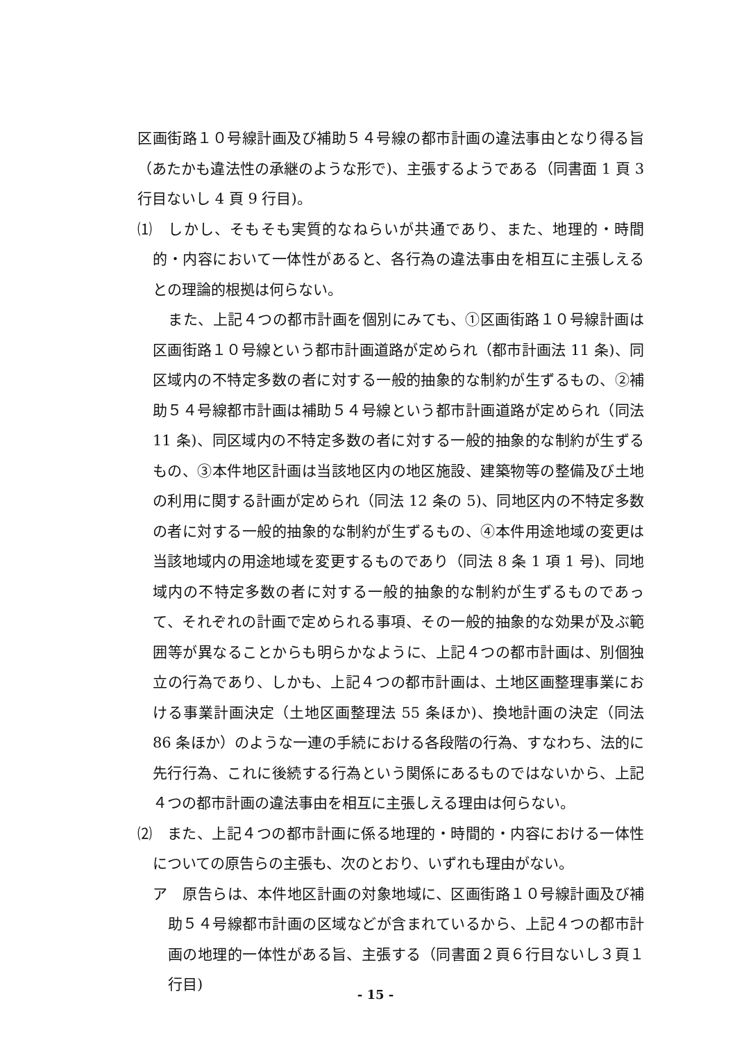区画街路１０号線計画及び補助５４号線の都市計画の違法事由となり得る旨（あたかも違法性の承継のような形で)、主張するようである（同書面 1 頁 3 行目ないし 4 頁 9 行目)。
⑴　しかし、そもそも実質的なねらいが共通であり、また、地理的・時間的・内容において一体性があると、各行為の違法事由を相互に主張しえるとの理論的根拠は何らない。
また、上記４つの都市計画を個別にみても、①区画街路１０号線計画は区画街路１０号線という都市計画道路が定められ（都市計画法 11 条)、同区域内の不特定多数の者に対する一般的抽象的な制約が生ずるもの、②補助５４号線都市計画は補助５４号線という都市計画道路が定められ（同法 11 条)、同区域内の不特定多数の者に対する一般的抽象的な制約が生ずるもの、③本件地区計画は当該地区内の地区施設、建築物等の整備及び土地の利用に関する計画が定められ（同法 12 条の 5)、同地区内の不特定多数の者に対する一般的抽象的な制約が生ずるもの、④本件用途地域の変更は当該地域内の用途地域を変更するものであり（同法 8 条 1 項 1 号)、同地域内の不特定多数の者に対する一般的抽象的な制約が生ずるものであって、それぞれの計画で定められる事項、その一般的抽象的な効果が及ぶ範囲等が異なることからも明らかなように、上記４つの都市計画は、別個独立の行為であり、しかも、上記４つの都市計画は、土地区画整理事業における事業計画決定（土地区画整理法 55 条ほか)、換地計画の決定（同法 86 条ほか）のような一連の手続における各段階の行為、すなわち、法的に先行行為、これに後続する行為という関係にあるものではないから、上記４つの都市計画の違法事由を相互に主張しえる理由は何らない。
⑵　また、上記４つの都市計画に係る地理的・時間的・内容における一体性についての原告らの主張も、次のとおり、いずれも理由がない。
ア　原告らは、本件地区計画の対象地域に、区画街路１０号線計画及び補助５４号線都市計画の区域などが含まれているから、上記４つの都市計画の地理的一体性がある旨、主張する（同書面２頁６行目ないし３頁１行目)
- 15 -